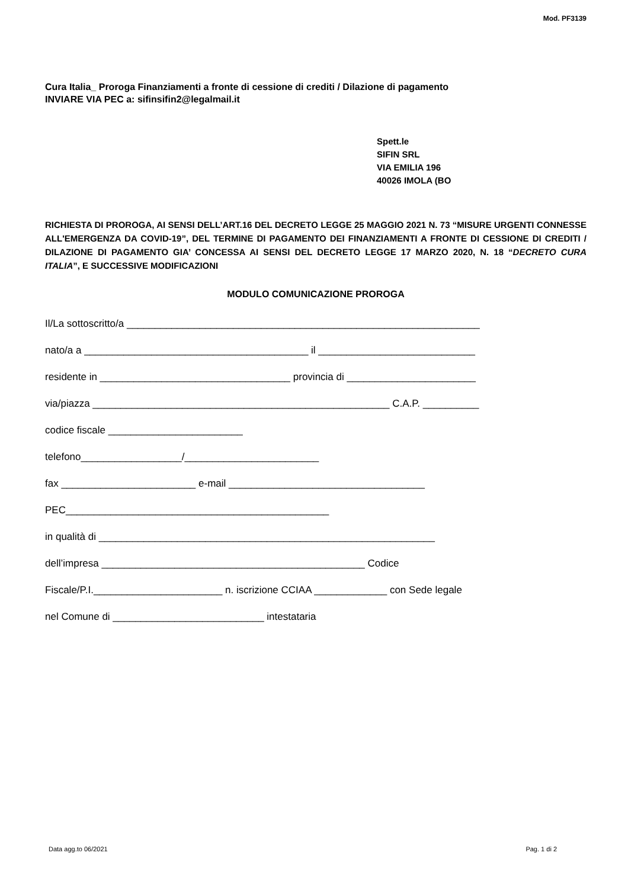Mod. PF3139
Cura Italia_ Proroga Finanziamenti a fronte di cessione di crediti / Dilazione di pagamento
INVIARE VIA PEC a: sifinsifin2@legalmail.it
Spett.le
SIFIN SRL
VIA EMILIA 196
40026 IMOLA (BO
RICHIESTA DI PROROGA, AI SENSI DELL’ART.16 DEL DECRETO LEGGE 25 MAGGIO 2021 N. 73 “MISURE URGENTI CONNESSE ALL'EMERGENZA DA COVID-19”, DEL TERMINE DI PAGAMENTO DEI FINANZIAMENTI A FRONTE DI CESSIONE DI CREDITI / DILAZIONE DI PAGAMENTO GIA’ CONCESSA AI SENSI DEL DECRETO LEGGE 17 MARZO 2020, N. 18 “DECRETO CURA ITALIA”, E SUCCESSIVE MODIFICAZIONI
MODULO COMUNICAZIONE PROROGA
Il/La sottoscritto/a _______________________________________________________________
nato/a a ________________________________________ il ____________________________
residente in __________________________________ provincia di _______________________
via/piazza _____________________________________________________ C.A.P. __________
codice fiscale ________________________
telefono__________________/________________________
fax ________________________ e-mail ___________________________________
PEC_______________________________________________
in qualità di ____________________________________________________________
dell’impresa _______________________________________________ Codice
Fiscale/P.I._______________________ n. iscrizione CCIAA _____________ con Sede legale
nel Comune di ___________________________ intestataria
Data agg.to 06/2021 Pag. 1 di 2